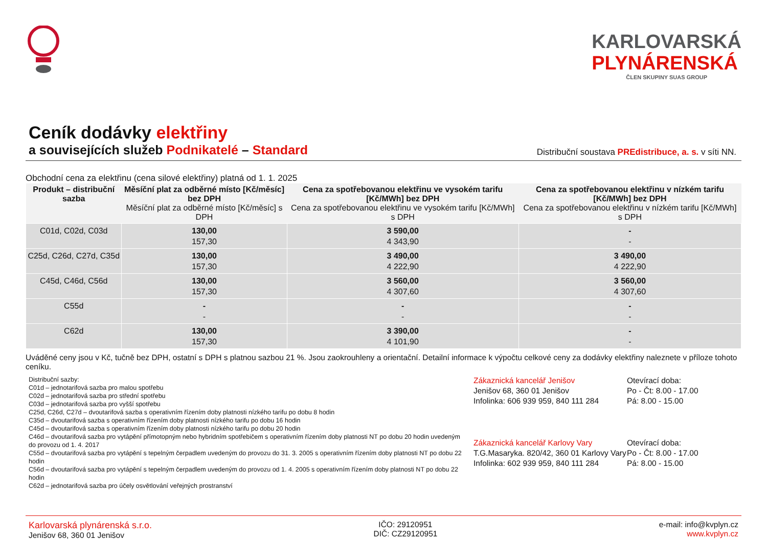KARLOVARSKÁ
PLYNÁRENSKÁ
ČLEN SKUPINY SUAS GROUP
Ceník dodávky elektřiny
a souvisejících služeb Podnikatelé – Standard
Distribuční soustava PREdistribuce, a. s. v síti NN.
Obchodní cena za elektřinu (cena silové elektřiny) platná od 1. 1. 2025
| Produkt – distribuční sazba | Měsíční plat za odběrné místo [Kč/měsíc] bez DPH Měsíční plat za odběrné místo [Kč/měsíc] s DPH | Cena za spotřebovanou elektřinu ve vysokém tarifu [Kč/MWh] bez DPH Cena za spotřebovanou elektřinu ve vysokém tarifu [Kč/MWh] s DPH | Cena za spotřebovanou elektřinu v nízkém tarifu [Kč/MWh] bez DPH Cena za spotřebovanou elektřinu v nízkém tarifu [Kč/MWh] s DPH |
| --- | --- | --- | --- |
| C01d, C02d, C03d | 130,00 157,30 | 3 590,00 4 343,90 | - - |
| C25d, C26d, C27d, C35d | 130,00 157,30 | 3 490,00 4 222,90 | 3 490,00 4 222,90 |
| C45d, C46d, C56d | 130,00 157,30 | 3 560,00 4 307,60 | 3 560,00 4 307,60 |
| C55d | - - | - - | - - |
| C62d | 130,00 157,30 | 3 390,00 4 101,90 | - - |
Uváděné ceny jsou v Kč, tučně bez DPH, ostatní s DPH s platnou sazbou 21 %. Jsou zaokrouhleny a orientační. Detailní informace k výpočtu celkové ceny za dodávky elektřiny naleznete v příloze tohoto ceníku.
Distribuční sazby:
C01d – jednotarifová sazba pro malou spotřebu
C02d – jednotarifová sazba pro střední spotřebu
C03d – jednotarifová sazba pro vyšší spotřebu
C25d, C26d, C27d – dvoutarifová sazba s operativním řízením doby platnosti nízkého tarifu po dobu 8 hodin
C35d – dvoutarifová sazba s operativním řízením doby platnosti nízkého tarifu po dobu 16 hodin
C45d – dvoutarifová sazba s operativním řízením doby platnosti nízkého tarifu po dobu 20 hodin
C46d – dvoutarifová sazba pro vytápění přímotopným nebo hybridním spotřebičem s operativním řízením doby platnosti NT po dobu 20 hodin uvedeným do provozu od 1. 4. 2017
C55d – dvoutarifová sazba pro vytápění s tepelným čerpadlem uvedeným do provozu do 31. 3. 2005 s operativním řízením doby platnosti NT po dobu 22 hodin
C56d – dvoutarifová sazba pro vytápění s tepelným čerpadlem uvedeným do provozu od 1. 4. 2005 s operativním řízením doby platnosti NT po dobu 22 hodin
C62d – jednotarifová sazba pro účely osvětlování veřejných prostranství
Zákaznická kancelář Jenišov
Jenišov 68, 360 01 Jenišov
Infolinka: 606 939 959, 840 111 284
Otevírací doba:
Po - Čt: 8.00 - 17.00
Pá: 8.00 - 15.00
Zákaznická kancelář Karlovy Vary
T.G.Masaryka. 820/42, 360 01 Karlovy Vary
Infolinka: 602 939 959, 840 111 284
Otevírací doba:
Po - Čt: 8.00 - 17.00
Pá: 8.00 - 15.00
Karlovarská plynárenská s.r.o.
Jenišov 68, 360 01 Jenišov
IČO: 29120951
DIČ: CZ29120951
e-mail: info@kvplyn.cz
www.kvplyn.cz